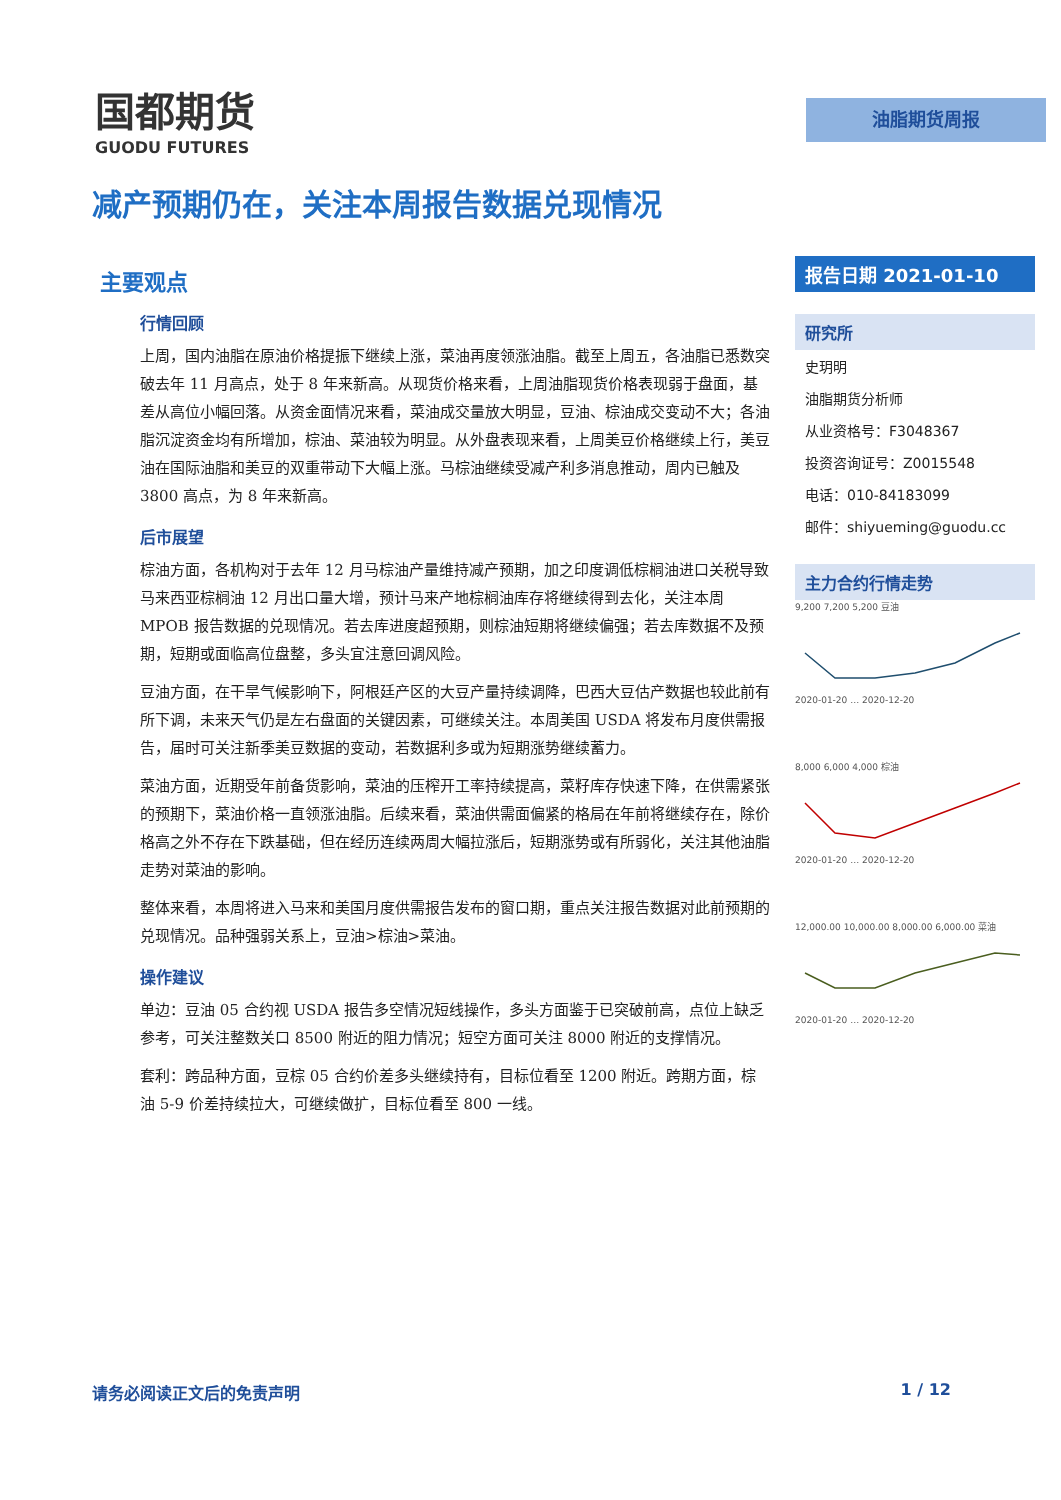国都期货
GUODU FUTURES
油脂期货周报
减产预期仍在，关注本周报告数据兑现情况
主要观点
行情回顾
上周，国内油脂在原油价格提振下继续上涨，菜油再度领涨油脂。截至上周五，各油脂已悉数突破去年 11 月高点，处于 8 年来新高。从现货价格来看，上周油脂现货价格表现弱于盘面，基差从高位小幅回落。从资金面情况来看，菜油成交量放大明显，豆油、棕油成交变动不大；各油脂沉淀资金均有所增加，棕油、菜油较为明显。从外盘表现来看，上周美豆价格继续上行，美豆油在国际油脂和美豆的双重带动下大幅上涨。马棕油继续受减产利多消息推动，周内已触及 3800 高点，为 8 年来新高。
后市展望
棕油方面，各机构对于去年 12 月马棕油产量维持减产预期，加之印度调低棕榈油进口关税导致马来西亚棕榈油 12 月出口量大增，预计马来产地棕榈油库存将继续得到去化，关注本周 MPOB 报告数据的兑现情况。若去库进度超预期，则棕油短期将继续偏强；若去库数据不及预期，短期或面临高位盘整，多头宜注意回调风险。
豆油方面，在干旱气候影响下，阿根廷产区的大豆产量持续调降，巴西大豆估产数据也较此前有所下调，未来天气仍是左右盘面的关键因素，可继续关注。本周美国 USDA 将发布月度供需报告，届时可关注新季美豆数据的变动，若数据利多或为短期涨势继续蓄力。
菜油方面，近期受年前备货影响，菜油的压榨开工率持续提高，菜籽库存快速下降，在供需紧张的预期下，菜油价格一直领涨油脂。后续来看，菜油供需面偏紧的格局在年前将继续存在，除价格高之外不存在下跌基础，但在经历连续两周大幅拉涨后，短期涨势或有所弱化，关注其他油脂走势对菜油的影响。
整体来看，本周将进入马来和美国月度供需报告发布的窗口期，重点关注报告数据对此前预期的兑现情况。品种强弱关系上，豆油>棕油>菜油。
操作建议
单边：豆油 05 合约视 USDA 报告多空情况短线操作，多头方面鉴于已突破前高，点位上缺乏参考，可关注整数关口 8500 附近的阻力情况；短空方面可关注 8000 附近的支撑情况。
套利：跨品种方面，豆棕 05 合约价差多头继续持有，目标位看至 1200 附近。跨期方面，棕油 5-9 价差持续拉大，可继续做扩，目标位看至 800 一线。
报告日期 2021-01-10
研究所
史玥明
油脂期货分析师
从业资格号：F3048367
投资咨询证号：Z0015548
电话：010-84183099
邮件：shiyueming@guodu.cc
主力合约行情走势
9,200 7,200 5,200 豆油
2020-01-20 … 2020-12-20
8,000 6,000 4,000 棕油
2020-01-20 … 2020-12-20
12,000.00 10,000.00 8,000.00 6,000.00 菜油
2020-01-20 … 2020-12-20
请务必阅读正文后的免责声明 1 / 12